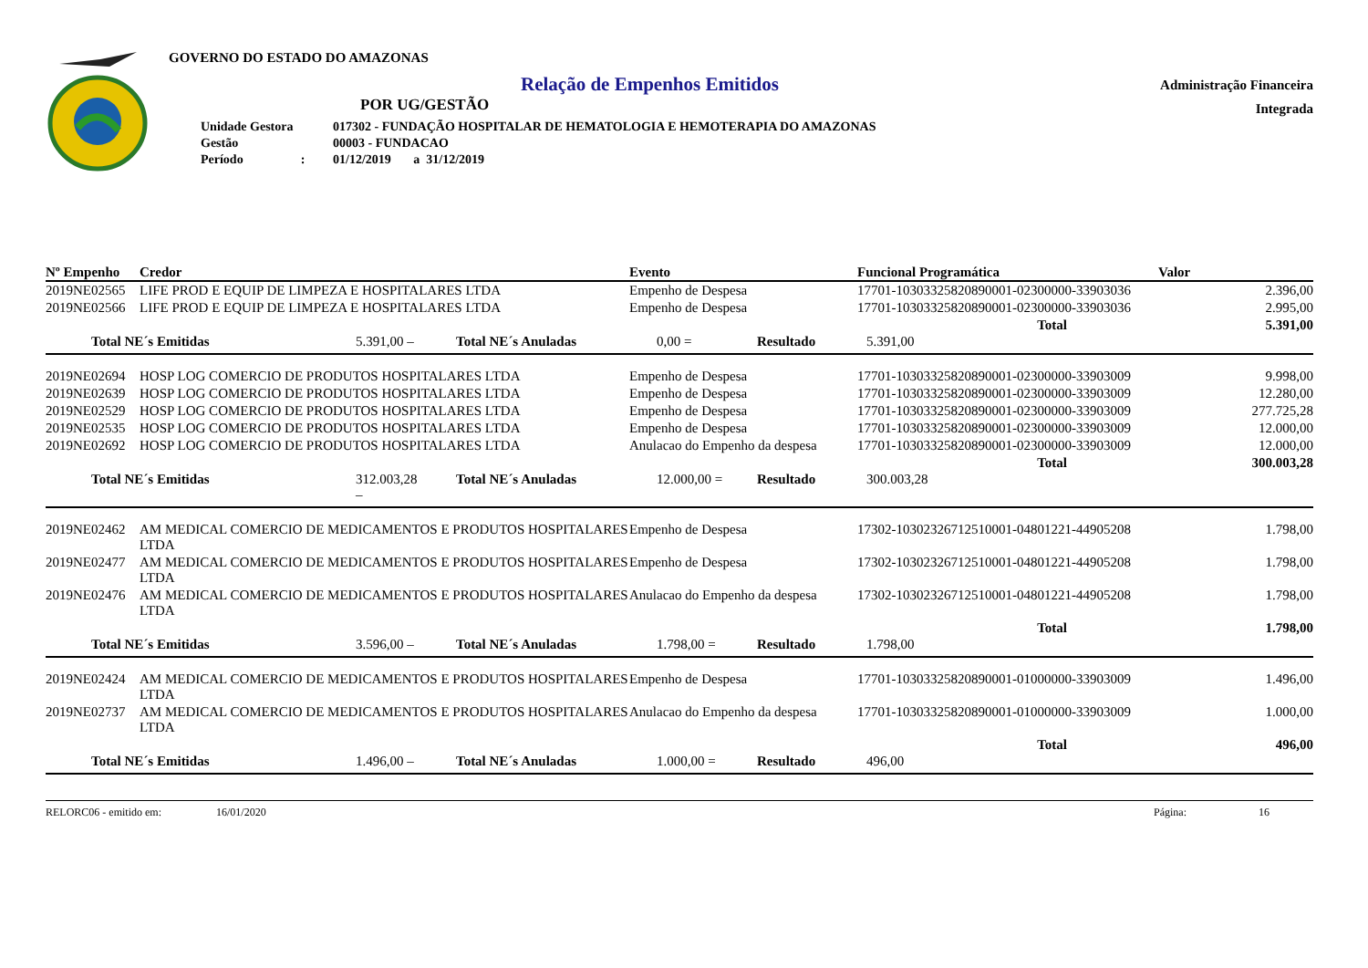GOVERNO DO ESTADO DO AMAZONAS
Relação de Empenhos Emitidos
POR UG/GESTÃO
| Unidade Gestora | 017302 - FUNDAÇÃO HOSPITALAR DE HEMATOLOGIA E HEMOTERAPIA DO AMAZONAS |
| Gestão | 00003 - FUNDACAO |
| Período : | 01/12/2019 a 31/12/2019 |
Administração Financeira
Integrada
| Nº Empenho | Credor | Evento | Funcional Programática | Valor |
| --- | --- | --- | --- | --- |
| 2019NE02565 | LIFE PROD E EQUIP DE LIMPEZA E HOSPITALARES LTDA | Empenho de Despesa | 17701-10303325820890001-02300000-33903036 | 2.396,00 |
| 2019NE02566 | LIFE PROD E EQUIP DE LIMPEZA E HOSPITALARES LTDA | Empenho de Despesa | 17701-10303325820890001-02300000-33903036 | 2.995,00 |
| | | | Total | 5.391,00 |
Total NE´s Emitidas 5.391,00 – Total NE´s Anuladas 0,00 = Resultado 5.391,00
| 2019NE02694 | HOSP LOG COMERCIO DE PRODUTOS HOSPITALARES LTDA | Empenho de Despesa | 17701-10303325820890001-02300000-33903009 | 9.998,00 |
| 2019NE02639 | HOSP LOG COMERCIO DE PRODUTOS HOSPITALARES LTDA | Empenho de Despesa | 17701-10303325820890001-02300000-33903009 | 12.280,00 |
| 2019NE02529 | HOSP LOG COMERCIO DE PRODUTOS HOSPITALARES LTDA | Empenho de Despesa | 17701-10303325820890001-02300000-33903009 | 277.725,28 |
| 2019NE02535 | HOSP LOG COMERCIO DE PRODUTOS HOSPITALARES LTDA | Empenho de Despesa | 17701-10303325820890001-02300000-33903009 | 12.000,00 |
| 2019NE02692 | HOSP LOG COMERCIO DE PRODUTOS HOSPITALARES LTDA | Anulacao do Empenho da despesa | 17701-10303325820890001-02300000-33903009 | 12.000,00 |
| | | | Total | 300.003,28 |
Total NE´s Emitidas 312.003,28 – Total NE´s Anuladas 12.000,00 = Resultado 300.003,28
| 2019NE02462 | AM MEDICAL COMERCIO DE MEDICAMENTOS E PRODUTOS HOSPITALARES LTDA | Empenho de Despesa | 17302-10302326712510001-04801221-44905208 | 1.798,00 |
| 2019NE02477 | AM MEDICAL COMERCIO DE MEDICAMENTOS E PRODUTOS HOSPITALARES LTDA | Empenho de Despesa | 17302-10302326712510001-04801221-44905208 | 1.798,00 |
| 2019NE02476 | AM MEDICAL COMERCIO DE MEDICAMENTOS E PRODUTOS HOSPITALARES LTDA | Anulacao do Empenho da despesa | 17302-10302326712510001-04801221-44905208 | 1.798,00 |
| | | | Total | 1.798,00 |
Total NE´s Emitidas 3.596,00 – Total NE´s Anuladas 1.798,00 = Resultado 1.798,00
| 2019NE02424 | AM MEDICAL COMERCIO DE MEDICAMENTOS E PRODUTOS HOSPITALARES LTDA | Empenho de Despesa | 17701-10303325820890001-01000000-33903009 | 1.496,00 |
| 2019NE02737 | AM MEDICAL COMERCIO DE MEDICAMENTOS E PRODUTOS HOSPITALARES LTDA | Anulacao do Empenho da despesa | 17701-10303325820890001-01000000-33903009 | 1.000,00 |
| | | | Total | 496,00 |
Total NE´s Emitidas 1.496,00 – Total NE´s Anuladas 1.000,00 = Resultado 496,00
RELORC06 - emitido em: 16/01/2020 Página: 16